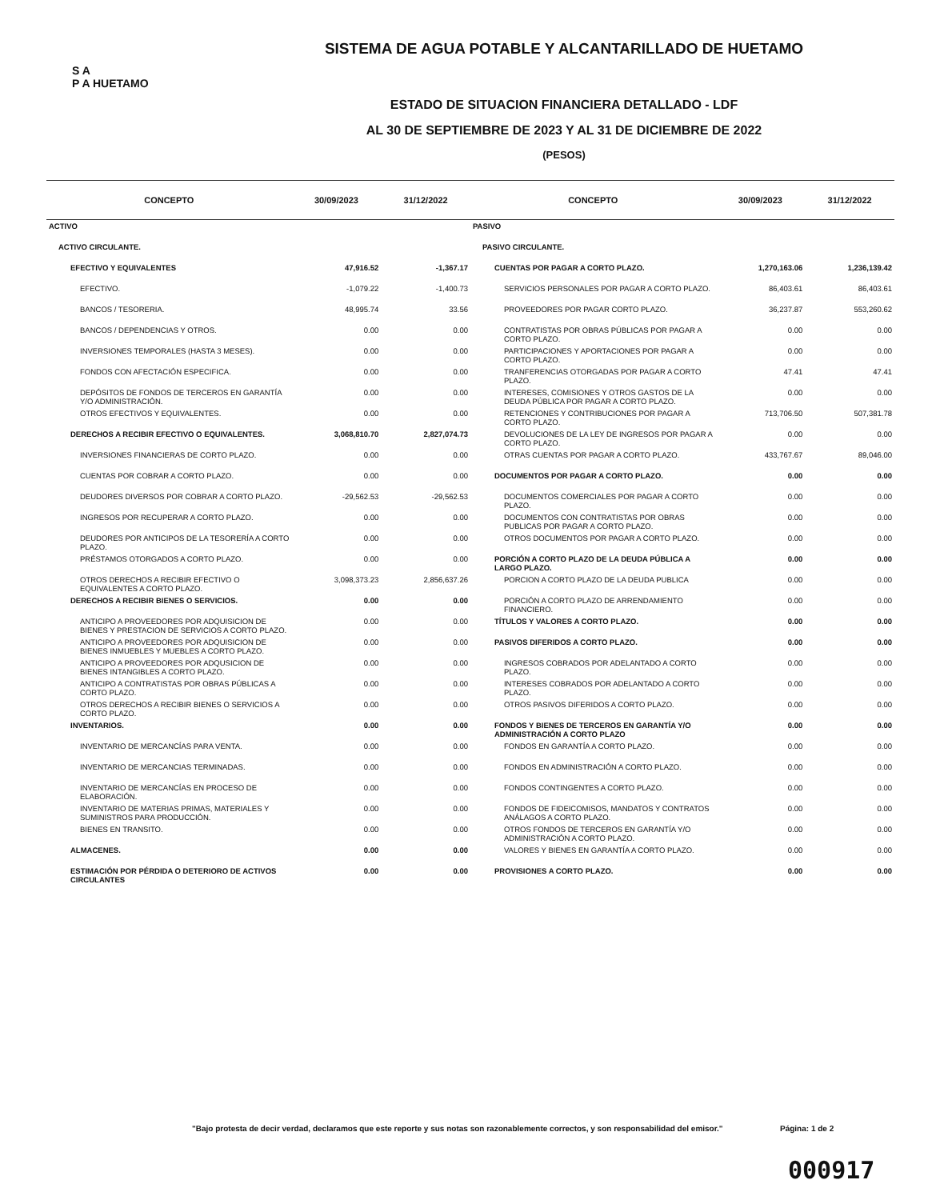S A
P A HUETAMO
SISTEMA DE AGUA POTABLE Y ALCANTARILLADO DE HUETAMO
ESTADO DE SITUACION FINANCIERA DETALLADO - LDF
AL 30 DE SEPTIEMBRE DE 2023 Y AL 31 DE DICIEMBRE DE 2022
(PESOS)
| CONCEPTO | 30/09/2023 | 31/12/2022 | CONCEPTO | 30/09/2023 | 31/12/2022 |
| --- | --- | --- | --- | --- | --- |
| ACTIVO | | | PASIVO | | |
| ACTIVO CIRCULANTE. | | | PASIVO CIRCULANTE. | | |
| EFECTIVO Y EQUIVALENTES | 47,916.52 | -1,367.17 | CUENTAS POR PAGAR A CORTO PLAZO. | 1,270,163.06 | 1,236,139.42 |
| EFECTIVO. | -1,079.22 | -1,400.73 | SERVICIOS PERSONALES POR PAGAR A CORTO PLAZO. | 86,403.61 | 86,403.61 |
| BANCOS / TESORERIA. | 48,995.74 | 33.56 | PROVEEDORES POR PAGAR CORTO PLAZO. | 36,237.87 | 553,260.62 |
| BANCOS / DEPENDENCIAS Y OTROS. | 0.00 | 0.00 | CONTRATISTAS POR OBRAS PÚBLICAS POR PAGAR A CORTO PLAZO. | 0.00 | 0.00 |
| INVERSIONES TEMPORALES (HASTA 3 MESES). | 0.00 | 0.00 | PARTICIPACIONES Y APORTACIONES POR PAGAR A CORTO PLAZO. | 0.00 | 0.00 |
| FONDOS CON AFECTACIÓN ESPECIFICA. | 0.00 | 0.00 | TRANFERENCIAS OTORGADAS POR PAGAR A CORTO PLAZO. | 47.41 | 47.41 |
| DEPÓSITOS DE FONDOS DE TERCEROS EN GARANTÍA Y/O ADMINISTRACIÓN. | 0.00 | 0.00 | INTERESES, COMISIONES Y OTROS GASTOS DE LA DEUDA PÚBLICA POR PAGAR A CORTO PLAZO. | 0.00 | 0.00 |
| OTROS EFECTIVOS Y EQUIVALENTES. | 0.00 | 0.00 | RETENCIONES Y CONTRIBUCIONES POR PAGAR A CORTO PLAZO. | 713,706.50 | 507,381.78 |
| DERECHOS A RECIBIR EFECTIVO O EQUIVALENTES. | 3,068,810.70 | 2,827,074.73 | DEVOLUCIONES DE LA LEY DE INGRESOS POR PAGAR A CORTO PLAZO. | 0.00 | 0.00 |
| INVERSIONES FINANCIERAS DE CORTO PLAZO. | 0.00 | 0.00 | OTRAS CUENTAS POR PAGAR A CORTO PLAZO. | 433,767.67 | 89,046.00 |
| CUENTAS POR COBRAR A CORTO PLAZO. | 0.00 | 0.00 | DOCUMENTOS POR PAGAR A CORTO PLAZO. | 0.00 | 0.00 |
| DEUDORES DIVERSOS POR COBRAR A CORTO PLAZO. | -29,562.53 | -29,562.53 | DOCUMENTOS COMERCIALES POR PAGAR A CORTO PLAZO. | 0.00 | 0.00 |
| INGRESOS POR RECUPERAR A CORTO PLAZO. | 0.00 | 0.00 | DOCUMENTOS CON CONTRATISTAS POR OBRAS PUBLICAS POR PAGAR A CORTO PLAZO. | 0.00 | 0.00 |
| DEUDORES POR ANTICIPOS DE LA TESORERÍA A CORTO PLAZO. | 0.00 | 0.00 | OTROS DOCUMENTOS POR PAGAR A CORTO PLAZO. | 0.00 | 0.00 |
| PRÉSTAMOS OTORGADOS A CORTO PLAZO. | 0.00 | 0.00 | PORCIÓN A CORTO PLAZO DE LA DEUDA PÚBLICA A LARGO PLAZO. | 0.00 | 0.00 |
| OTROS DERECHOS A RECIBIR EFECTIVO O EQUIVALENTES A CORTO PLAZO. | 3,098,373.23 | 2,856,637.26 | PORCION A CORTO PLAZO DE LA DEUDA PUBLICA | 0.00 | 0.00 |
| DERECHOS A RECIBIR BIENES O SERVICIOS. | 0.00 | 0.00 | PORCIÓN A CORTO PLAZO DE ARRENDAMIENTO FINANCIERO. | 0.00 | 0.00 |
| ANTICIPO A PROVEEDORES POR ADQUISICION DE BIENES Y PRESTACION DE SERVICIOS A CORTO PLAZO. | 0.00 | 0.00 | TÍTULOS Y VALORES A CORTO PLAZO. | 0.00 | 0.00 |
| ANTICIPO A PROVEEDORES POR ADQUISICION DE BIENES INMUEBLES Y MUEBLES A CORTO PLAZO. | 0.00 | 0.00 | PASIVOS DIFERIDOS A CORTO PLAZO. | 0.00 | 0.00 |
| ANTICIPO A PROVEEDORES POR ADQUSICION DE BIENES INTANGIBLES A CORTO PLAZO. | 0.00 | 0.00 | INGRESOS COBRADOS POR ADELANTADO A CORTO PLAZO. | 0.00 | 0.00 |
| ANTICIPO A CONTRATISTAS POR OBRAS PÚBLICAS A CORTO PLAZO. | 0.00 | 0.00 | INTERESES COBRADOS POR ADELANTADO A CORTO PLAZO. | 0.00 | 0.00 |
| OTROS DERECHOS A RECIBIR BIENES O SERVICIOS A CORTO PLAZO. | 0.00 | 0.00 | OTROS PASIVOS DIFERIDOS A CORTO PLAZO. | 0.00 | 0.00 |
| INVENTARIOS. | 0.00 | 0.00 | FONDOS Y BIENES DE TERCEROS EN GARANTÍA Y/O ADMINISTRACIÓN A CORTO PLAZO | 0.00 | 0.00 |
| INVENTARIO DE MERCANCÍAS PARA VENTA. | 0.00 | 0.00 | FONDOS EN GARANTÍA A CORTO PLAZO. | 0.00 | 0.00 |
| INVENTARIO DE MERCANCIAS TERMINADAS. | 0.00 | 0.00 | FONDOS EN ADMINISTRACIÓN A CORTO PLAZO. | 0.00 | 0.00 |
| INVENTARIO DE MERCANCÍAS EN PROCESO DE ELABORACIÓN. | 0.00 | 0.00 | FONDOS CONTINGENTES A CORTO PLAZO. | 0.00 | 0.00 |
| INVENTARIO DE MATERIAS PRIMAS, MATERIALES Y SUMINISTROS PARA PRODUCCIÓN. | 0.00 | 0.00 | FONDOS DE FIDEICOMISOS, MANDATOS Y CONTRATOS ANÁLAGOS A CORTO PLAZO. | 0.00 | 0.00 |
| BIENES EN TRANSITO. | 0.00 | 0.00 | OTROS FONDOS DE TERCEROS EN GARANTÍA Y/O ADMINISTRACIÓN A CORTO PLAZO. | 0.00 | 0.00 |
| ALMACENES. | 0.00 | 0.00 | VALORES Y BIENES EN GARANTÍA A CORTO PLAZO. | 0.00 | 0.00 |
| ESTIMACIÓN POR PÉRDIDA O DETERIORO DE ACTIVOS CIRCULANTES | 0.00 | 0.00 | PROVISIONES A CORTO PLAZO. | 0.00 | 0.00 |
"Bajo protesta de decir verdad, declaramos que este reporte y sus notas son razonablemente correctos, y son responsabilidad del emisor."
Página: 1 de 2
000917